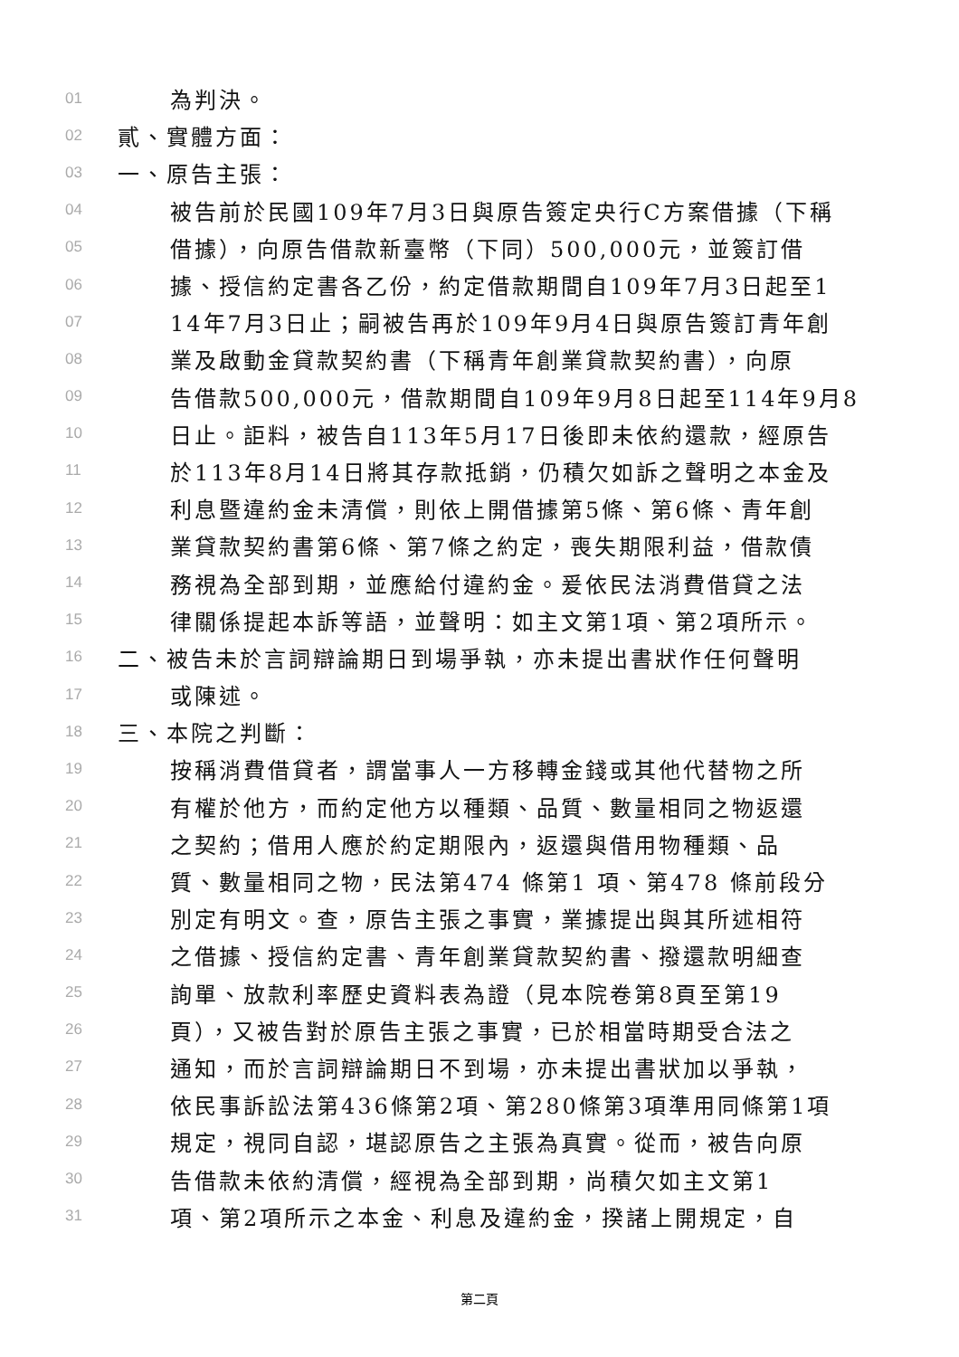01 為判決。
02 貳、實體方面：
03 一、原告主張：
04 被告前於民國109年7月3日與原告簽定央行C方案借據（下稱
05 借據），向原告借款新臺幣（下同）500,000元，並簽訂借
06 據、授信約定書各乙份，約定借款期間自109年7月3日起至1
07 14年7月3日止；嗣被告再於109年9月4日與原告簽訂青年創
08 業及啟動金貸款契約書（下稱青年創業貸款契約書），向原
09 告借款500,000元，借款期間自109年9月8日起至114年9月8
10 日止。詎料，被告自113年5月17日後即未依約還款，經原告
11 於113年8月14日將其存款抵銷，仍積欠如訴之聲明之本金及
12 利息暨違約金未清償，則依上開借據第5條、第6條、青年創
13 業貸款契約書第6條、第7條之約定，喪失期限利益，借款債
14 務視為全部到期，並應給付違約金。爰依民法消費借貸之法
15 律關係提起本訴等語，並聲明：如主文第1項、第2項所示。
16 二、被告未於言詞辯論期日到場爭執，亦未提出書狀作任何聲明
17 或陳述。
18 三、本院之判斷：
19 按稱消費借貸者，謂當事人一方移轉金錢或其他代替物之所
20 有權於他方，而約定他方以種類、品質、數量相同之物返還
21 之契約；借用人應於約定期限內，返還與借用物種類、品
22 質、數量相同之物，民法第474 條第1 項、第478 條前段分
23 別定有明文。查，原告主張之事實，業據提出與其所述相符
24 之借據、授信約定書、青年創業貸款契約書、撥還款明細查
25 詢單、放款利率歷史資料表為證（見本院卷第8頁至第19
26 頁），又被告對於原告主張之事實，已於相當時期受合法之
27 通知，而於言詞辯論期日不到場，亦未提出書狀加以爭執，
28 依民事訴訟法第436條第2項、第280條第3項準用同條第1項
29 規定，視同自認，堪認原告之主張為真實。從而，被告向原
30 告借款未依約清償，經視為全部到期，尚積欠如主文第1
31 項、第2項所示之本金、利息及違約金，揆諸上開規定，自
第二頁